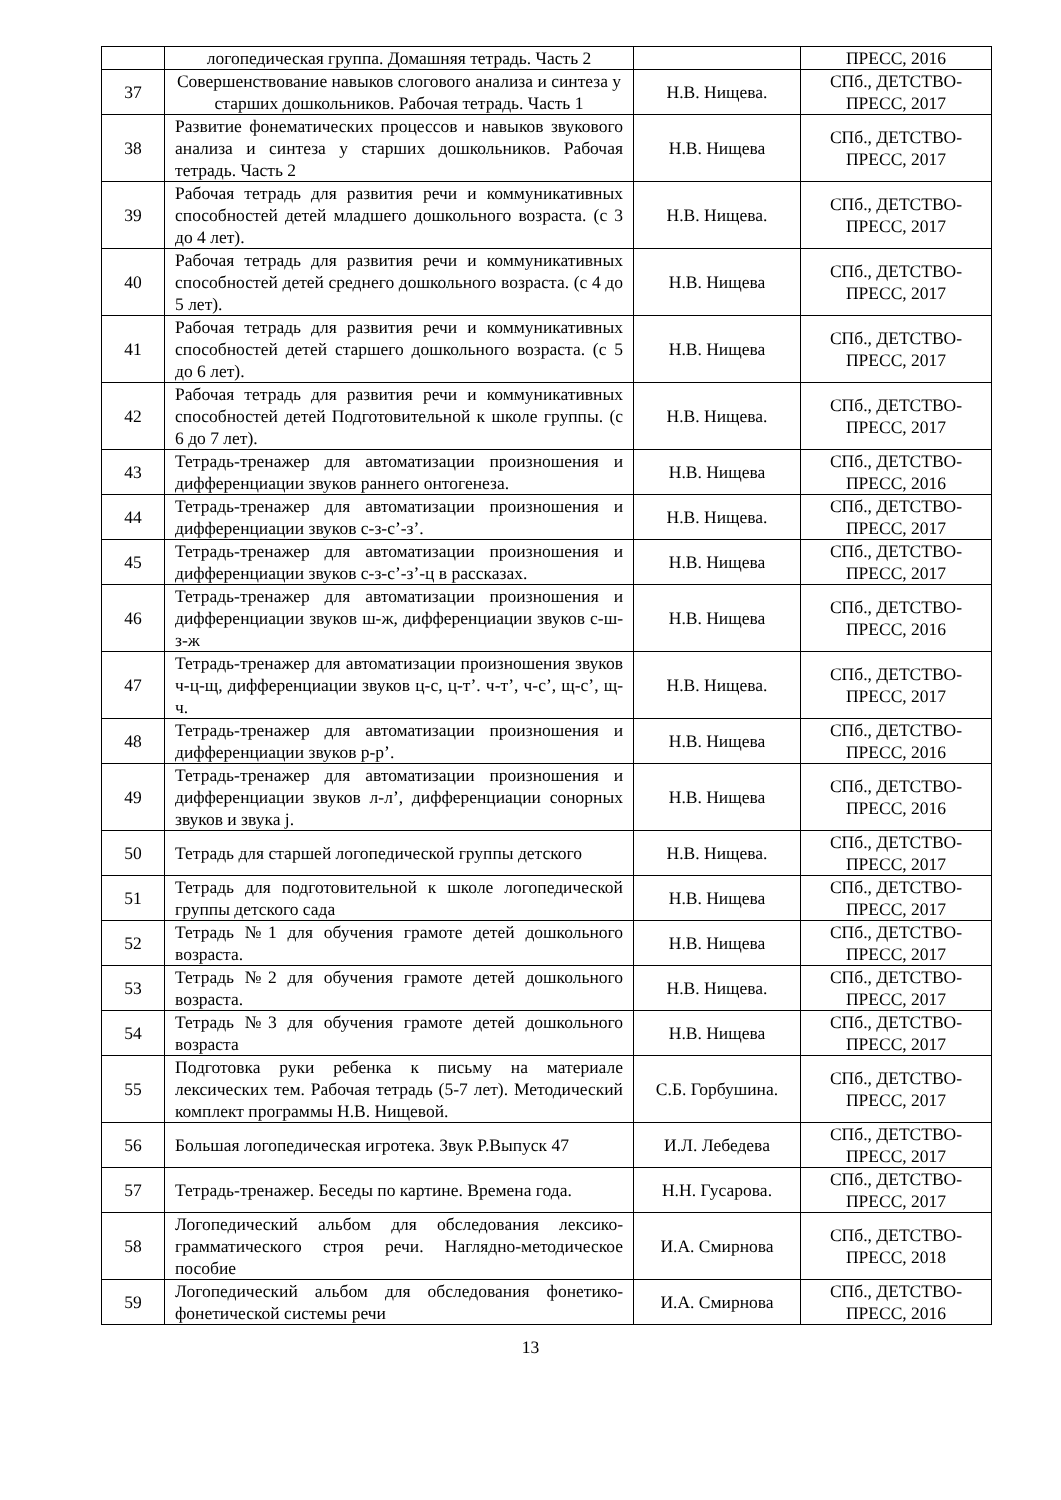| | логопедическая группа. Домашняя тетрадь. Часть 2 | | ПРЕСС, 2016 |
| 37 | Совершенствование навыков слогового анализа и синтеза у старших дошкольников. Рабочая тетрадь. Часть 1 | Н.В. Нищева. | СПб., ДЕТСТВО-ПРЕСС, 2017 |
| 38 | Развитие фонематических процессов и навыков звукового анализа и синтеза у старших дошкольников. Рабочая тетрадь. Часть 2 | Н.В. Нищева | СПб., ДЕТСТВО-ПРЕСС, 2017 |
| 39 | Рабочая тетрадь для развития речи и коммуникативных способностей детей младшего дошкольного возраста. (с 3 до 4 лет). | Н.В. Нищева. | СПб., ДЕТСТВО-ПРЕСС, 2017 |
| 40 | Рабочая тетрадь для развития речи и коммуникативных способностей детей среднего дошкольного возраста. (с 4 до 5 лет). | Н.В. Нищева | СПб., ДЕТСТВО-ПРЕСС, 2017 |
| 41 | Рабочая тетрадь для развития речи и коммуникативных способностей детей старшего дошкольного возраста. (с 5 до 6 лет). | Н.В. Нищева | СПб., ДЕТСТВО-ПРЕСС, 2017 |
| 42 | Рабочая тетрадь для развития речи и коммуникативных способностей детей Подготовительной к школе группы. (с 6 до 7 лет). | Н.В. Нищева. | СПб., ДЕТСТВО-ПРЕСС, 2017 |
| 43 | Тетрадь-тренажер для автоматизации произношения и дифференциации звуков раннего онтогенеза. | Н.В. Нищева | СПб., ДЕТСТВО-ПРЕСС, 2016 |
| 44 | Тетрадь-тренажер для автоматизации произношения и дифференциации звуков с-з-с’-з’. | Н.В. Нищева. | СПб., ДЕТСТВО-ПРЕСС, 2017 |
| 45 | Тетрадь-тренажер для автоматизации произношения и дифференциации звуков с-з-с’-з’-ц в рассказах. | Н.В. Нищева | СПб., ДЕТСТВО-ПРЕСС, 2017 |
| 46 | Тетрадь-тренажер для автоматизации произношения и дифференциации звуков ш-ж, дифференциации звуков с-ш-з-ж | Н.В. Нищева | СПб., ДЕТСТВО-ПРЕСС, 2016 |
| 47 | Тетрадь-тренажер для автоматизации произношения звуков ч-ц-щ, дифференциации звуков ц-с, ц-т’. ч-т’, ч-с’, щ-с’, щ-ч. | Н.В. Нищева. | СПб., ДЕТСТВО-ПРЕСС, 2017 |
| 48 | Тетрадь-тренажер для автоматизации произношения и дифференциации звуков р-р’. | Н.В. Нищева | СПб., ДЕТСТВО-ПРЕСС, 2016 |
| 49 | Тетрадь-тренажер для автоматизации произношения и дифференциации звуков л-л’, дифференциации сонорных звуков и звука j. | Н.В. Нищева | СПб., ДЕТСТВО-ПРЕСС, 2016 |
| 50 | Тетрадь для старшей логопедической группы детского | Н.В. Нищева. | СПб., ДЕТСТВО-ПРЕСС, 2017 |
| 51 | Тетрадь для подготовительной к школе логопедической группы детского сада | Н.В. Нищева | СПб., ДЕТСТВО-ПРЕСС, 2017 |
| 52 | Тетрадь №1 для обучения грамоте детей дошкольного возраста. | Н.В. Нищева | СПб., ДЕТСТВО-ПРЕСС, 2017 |
| 53 | Тетрадь №2 для обучения грамоте детей дошкольного возраста. | Н.В. Нищева. | СПб., ДЕТСТВО-ПРЕСС, 2017 |
| 54 | Тетрадь №3 для обучения грамоте детей дошкольного возраста | Н.В. Нищева | СПб., ДЕТСТВО-ПРЕСС, 2017 |
| 55 | Подготовка руки ребенка к письму на материале лексических тем. Рабочая тетрадь (5-7 лет). Методический комплект программы Н.В. Нищевой. | С.Б. Горбушина. | СПб., ДЕТСТВО-ПРЕСС, 2017 |
| 56 | Большая логопедическая игротека. Звук Р.Выпуск 47 | И.Л. Лебедева | СПб., ДЕТСТВО-ПРЕСС, 2017 |
| 57 | Тетрадь-тренажер. Беседы по картине. Времена года. | Н.Н. Гусарова. | СПб., ДЕТСТВО-ПРЕСС, 2017 |
| 58 | Логопедический альбом для обследования лексико-грамматического строя речи. Наглядно-методическое пособие | И.А. Смирнова | СПб., ДЕТСТВО-ПРЕСС, 2018 |
| 59 | Логопедический альбом для обследования фонетико-фонетической системы речи | И.А. Смирнова | СПб., ДЕТСТВО-ПРЕСС, 2016 |
13